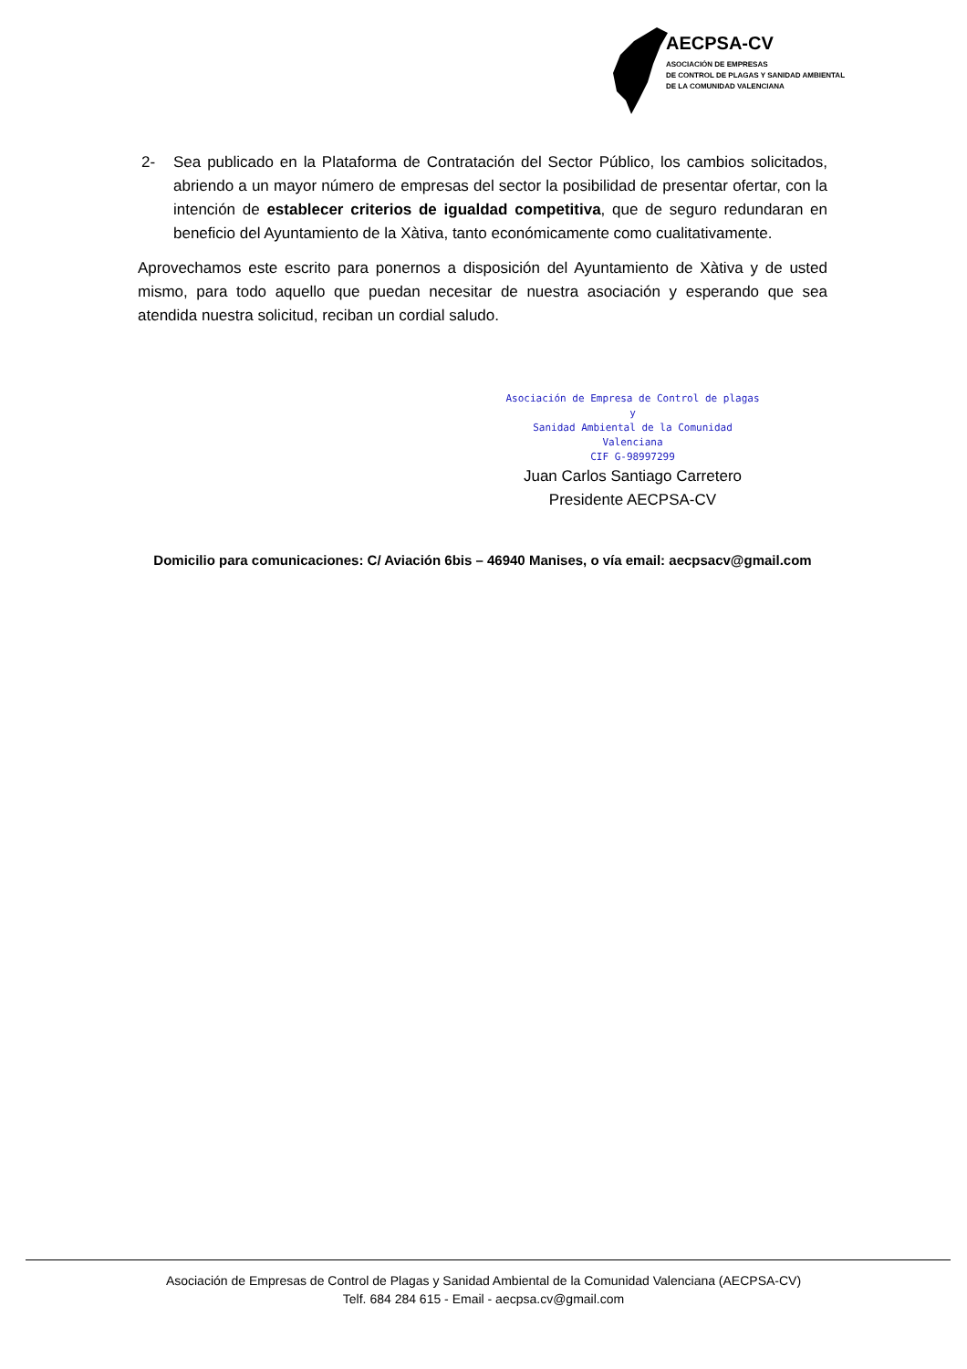AECPSA-CV
ASOCIACIÓN DE EMPRESAS
DE CONTROL DE PLAGAS Y SANIDAD AMBIENTAL
DE LA COMUNIDAD VALENCIANA
2- Sea publicado en la Plataforma de Contratación del Sector Público, los cambios solicitados, abriendo a un mayor número de empresas del sector la posibilidad de presentar ofertar, con la intención de establecer criterios de igualdad competitiva, que de seguro redundaran en beneficio del Ayuntamiento de la Xàtiva, tanto económicamente como cualitativamente.
Aprovechamos este escrito para ponernos a disposición del Ayuntamiento de Xàtiva y de usted mismo, para todo aquello que puedan necesitar de nuestra asociación y esperando que sea atendida nuestra solicitud, reciban un cordial saludo.
Asociación de Empresa de Control de plagas y
Sanidad Ambiental de la Comunidad Valenciana
CIF G-98997299
Juan Carlos Santiago Carretero
Presidente AECPSA-CV
Domicilio para comunicaciones: C/ Aviación 6bis – 46940 Manises, o vía email: aecpsacv@gmail.com
Asociación de Empresas de Control de Plagas y Sanidad Ambiental de la Comunidad Valenciana (AECPSA-CV)
Telf. 684 284 615 - Email - aecpsa.cv@gmail.com